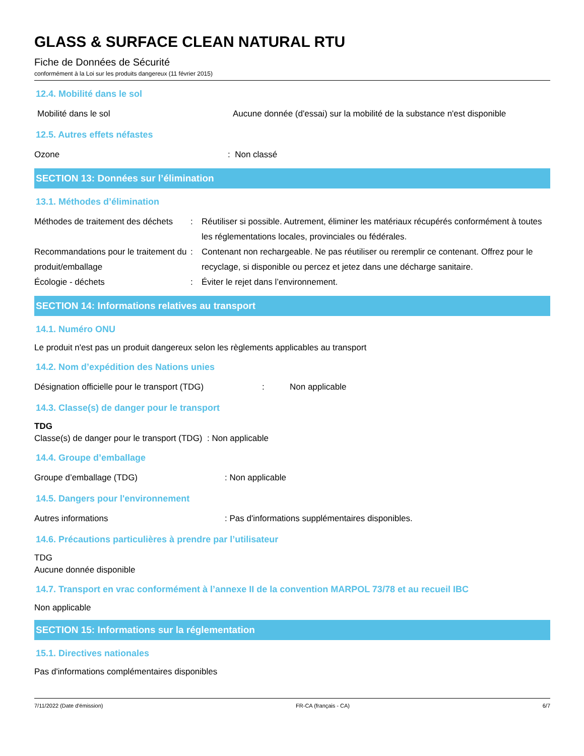GLASS & SURFACE CLEAN NATURAL RTU
Fiche de Données de Sécurité
conformément à la Loi sur les produits dangereux (11 février 2015)
12.4. Mobilité dans le sol
Mobilité dans le sol Aucune donnée (d'essai) sur la mobilité de la substance n'est disponible
12.5. Autres effets néfastes
Ozone : Non classé
SECTION 13: Données sur l’élimination
13.1. Méthodes d’élimination
Méthodes de traitement des déchets
: Réutiliser si possible. Autrement, éliminer les matériaux récupérés conformément à toutes les réglementations locales, provinciales ou fédérales.
Recommandations pour le traitement du produit/emballage
: Contenant non rechargeable. Ne pas réutiliser ou reremplir ce contenant. Offrez pour le recyclage, si disponible ou percez et jetez dans une décharge sanitaire.
Écologie - déchets : Éviter le rejet dans l’environnement.
SECTION 14: Informations relatives au transport
14.1. Numéro ONU
Le produit n'est pas un produit dangereux selon les règlements applicables au transport
14.2. Nom d’expédition des Nations unies
Désignation officielle pour le transport (TDG)
: Non applicable
14.3. Classe(s) de danger pour le transport
TDG
Classe(s) de danger pour le transport (TDG) : Non applicable
14.4. Groupe d’emballage
Groupe d’emballage (TDG) : Non applicable
14.5. Dangers pour l'environnement
Autres informations : Pas d'informations supplémentaires disponibles.
14.6. Précautions particulières à prendre par l’utilisateur
TDG
Aucune donnée disponible
14.7. Transport en vrac conformément à l’annexe II de la convention MARPOL 73/78 et au recueil IBC
Non applicable
SECTION 15: Informations sur la réglementation
15.1. Directives nationales
Pas d'informations complémentaires disponibles
7/11/2022 (Date d'émission) FR-CA (français - CA) 6/7